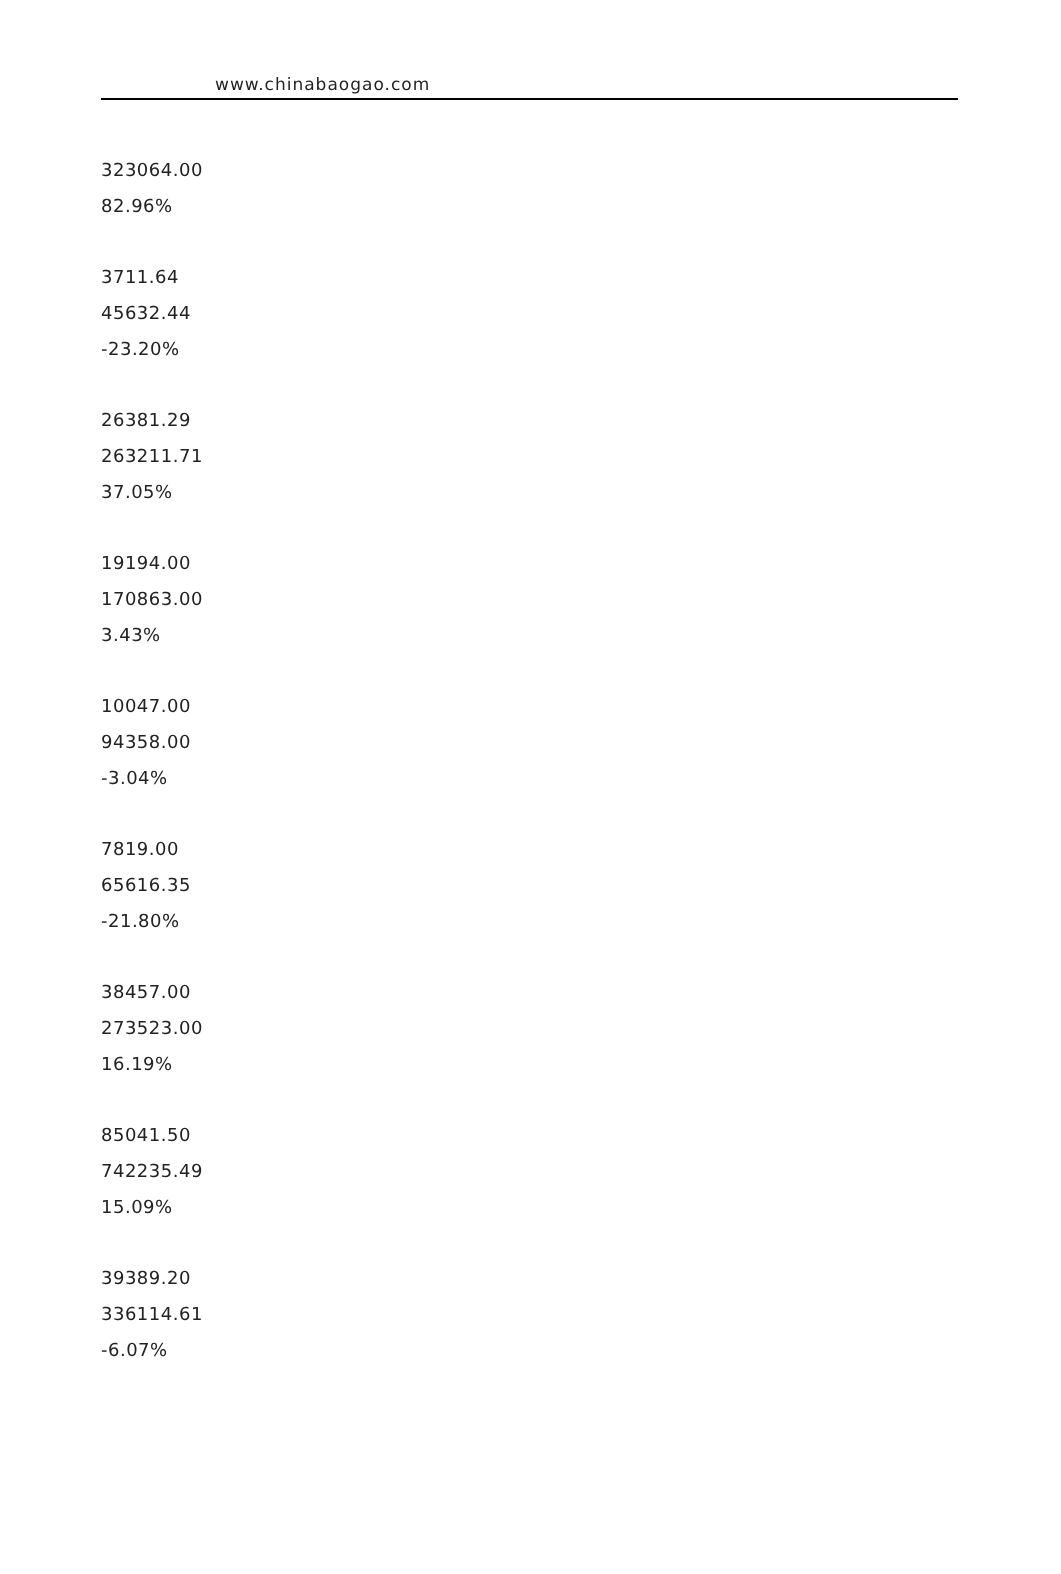www.chinabaogao.com
323064.00
82.96%
3711.64
45632.44
-23.20%
26381.29
263211.71
37.05%
19194.00
170863.00
3.43%
10047.00
94358.00
-3.04%
7819.00
65616.35
-21.80%
38457.00
273523.00
16.19%
85041.50
742235.49
15.09%
39389.20
336114.61
-6.07%